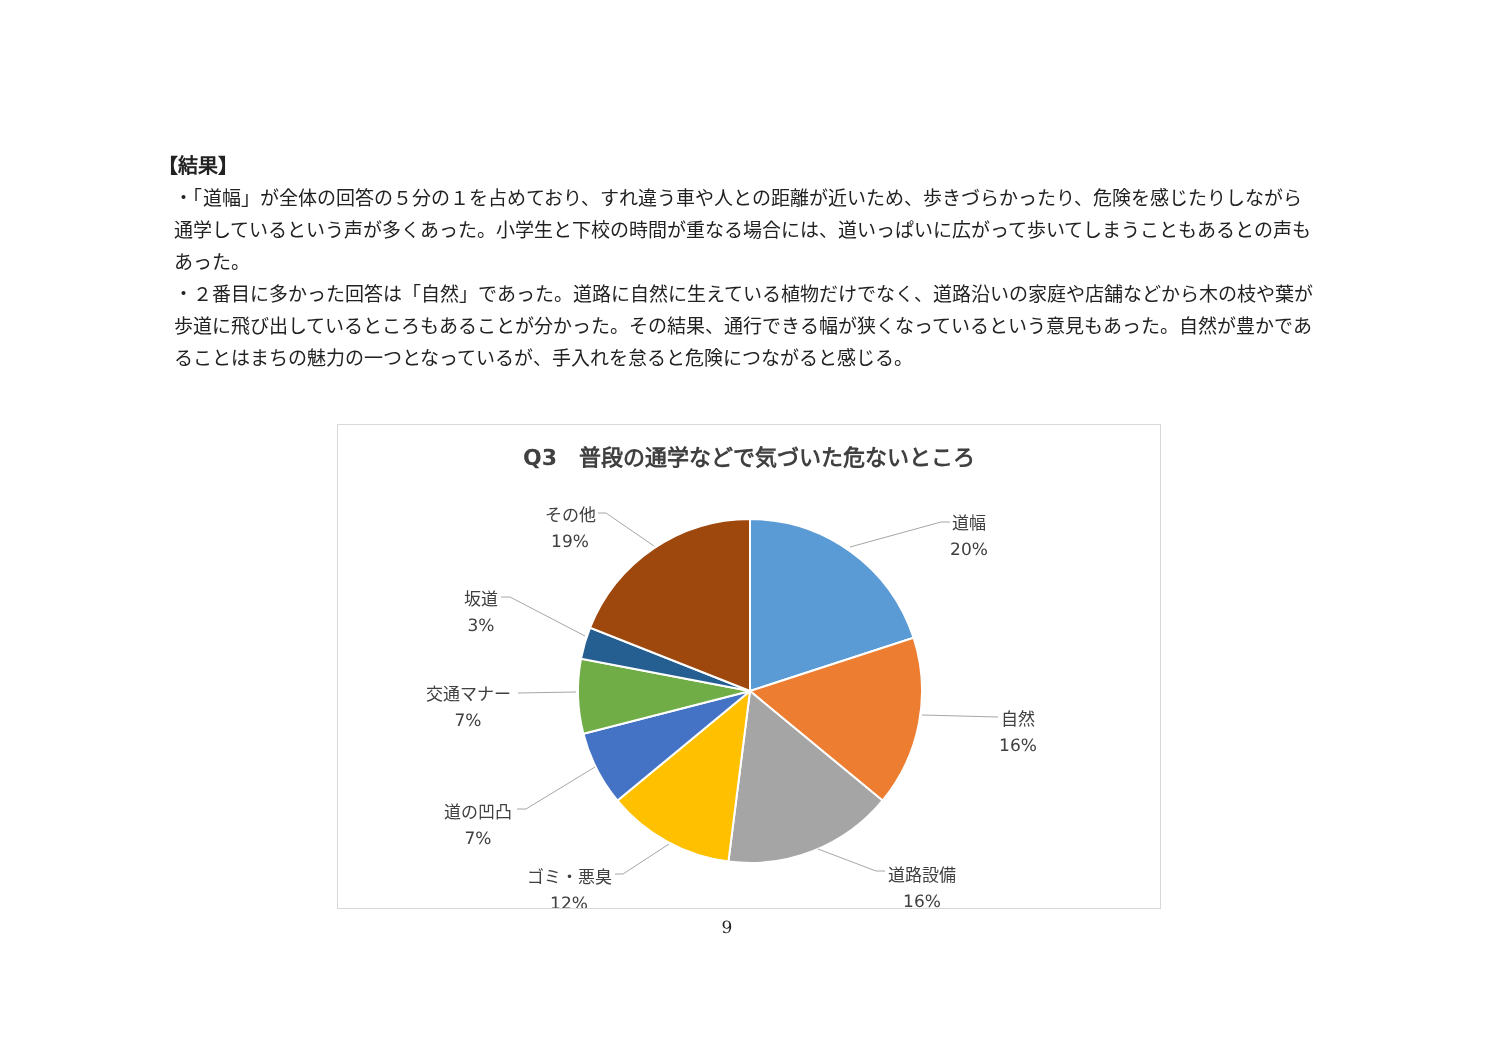【結果】
・「道幅」が全体の回答の５分の１を占めており、すれ違う車や人との距離が近いため、歩きづらかったり、危険を感じたりしながら通学しているという声が多くあった。小学生と下校の時間が重なる場合には、道いっぱいに広がって歩いてしまうこともあるとの声もあった。
・２番目に多かった回答は「自然」であった。道路に自然に生えている植物だけでなく、道路沿いの家庭や店舗などから木の枝や葉が歩道に飛び出しているところもあることが分かった。その結果、通行できる幅が狭くなっているという意見もあった。自然が豊かであることはまちの魅力の一つとなっているが、手入れを怠ると危険につながると感じる。
Q3　普段の通学などで気づいた危ないところ
道幅
20%
自然
16%
道路設備
16%
ゴミ・悪臭
12%
道の凹凸
7%
交通マナー
7%
坂道
3%
その他
19%
9